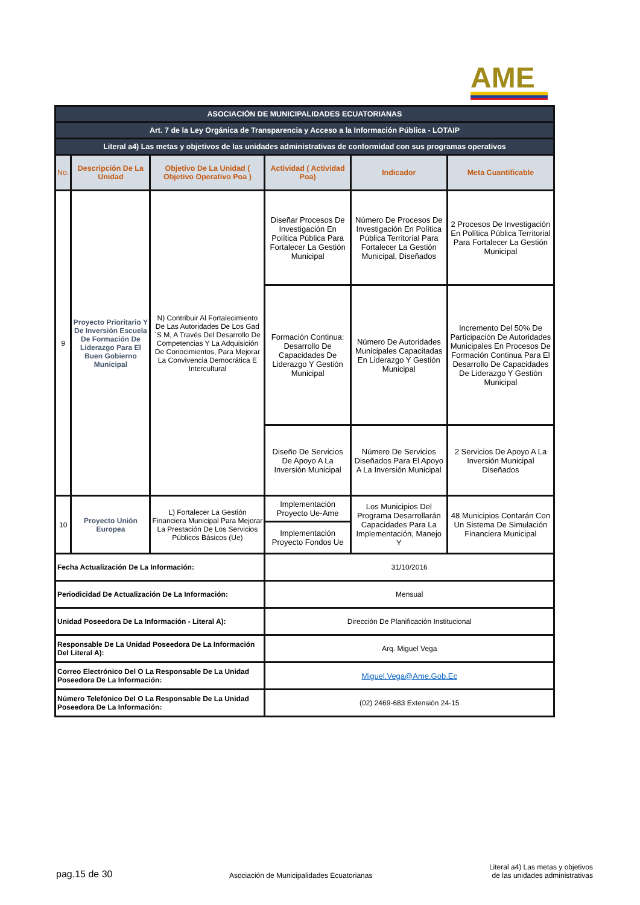AME
| ASOCIACIÓN DE MUNICIPALIDADES ECUATORIANAS | | | | | |
| Art. 7 de la Ley Orgánica de Transparencia y Acceso a la Información Pública - LOTAIP | | | | | |
| Literal a4) Las metas y objetivos de las unidades administrativas de conformidad con sus programas operativos | | | | | |
| No. | Descripción De La Unidad | Objetivo De La Unidad ( Objetivo Operativo Poa ) | Actividad ( Actividad Poa) | Indicador | Meta Cuantificable |
| 9 | Proyecto Prioritario Y De Inversión Escuela De Formación De Liderazgo Para El Buen Gobierno Municipal | N) Contribuir Al Fortalecimiento De Las Autoridades De Los Gad´S M, A Través Del Desarrollo De Competencias Y La Adquisición De Conocimientos, Para Mejorar La Convivencia Democrática E Intercultural | Diseñar Procesos De Investigación En Política Pública Para Fortalecer La Gestión Municipal | Número De Procesos De Investigación En Política Pública Territorial Para Fortalecer La Gestión Municipal, Diseñados | 2 Procesos De Investigación En Política Pública Territorial Para Fortalecer La Gestión Municipal |
| | | | Formación Continua: Desarrollo De Capacidades De Liderazgo Y Gestión Municipal | Número De Autoridades Municipales Capacitadas En Liderazgo Y Gestión Municipal | Incremento Del 50% De Participación De Autoridades Municipales En Procesos De Formación Continua Para El Desarrollo De Capacidades De Liderazgo Y Gestión Municipal |
| | | | Diseño De Servicios De Apoyo A La Inversión Municipal | Número De Servicios Diseñados Para El Apoyo A La Inversión Municipal | 2 Servicios De Apoyo A La Inversión Municipal Diseñados |
| 10 | Proyecto Unión Europea | L) Fortalecer La Gestión Financiera Municipal Para Mejorar La Prestación De Los Servicios Públicos Básicos (Ue) | Implementación Proyecto Ue-Ame | Los Municipios Del Programa Desarrollarán Capacidades Para La Implementación, Manejo Y | 48 Municipios Contarán Con Un Sistema De Simulación Financiera Municipal |
| | | | Implementación Proyecto Fondos Ue | | |
| Fecha Actualización De La Información: | | | 31/10/2016 | | |
| Periodicidad De Actualización De La Información: | | | Mensual | | |
| Unidad Poseedora De La Información - Literal A): | | | Dirección De Planificación Institucional | | |
| Responsable De La Unidad Poseedora De La Información Del Literal A): | | | Arq. Miguel Vega | | |
| Correo Electrónico Del O La Responsable De La Unidad Poseedora De La Información: | | | Miguel.Vega@Ame.Gob.Ec | | |
| Número Telefónico Del O La Responsable De La Unidad Poseedora De La Información: | | | (02) 2469-683 Extensión 24-15 | | |
pag.15 de 30 Asociación de Municipalidades Ecuatorianas Literal a4) Las metas y objetivos
de las unidades administrativas